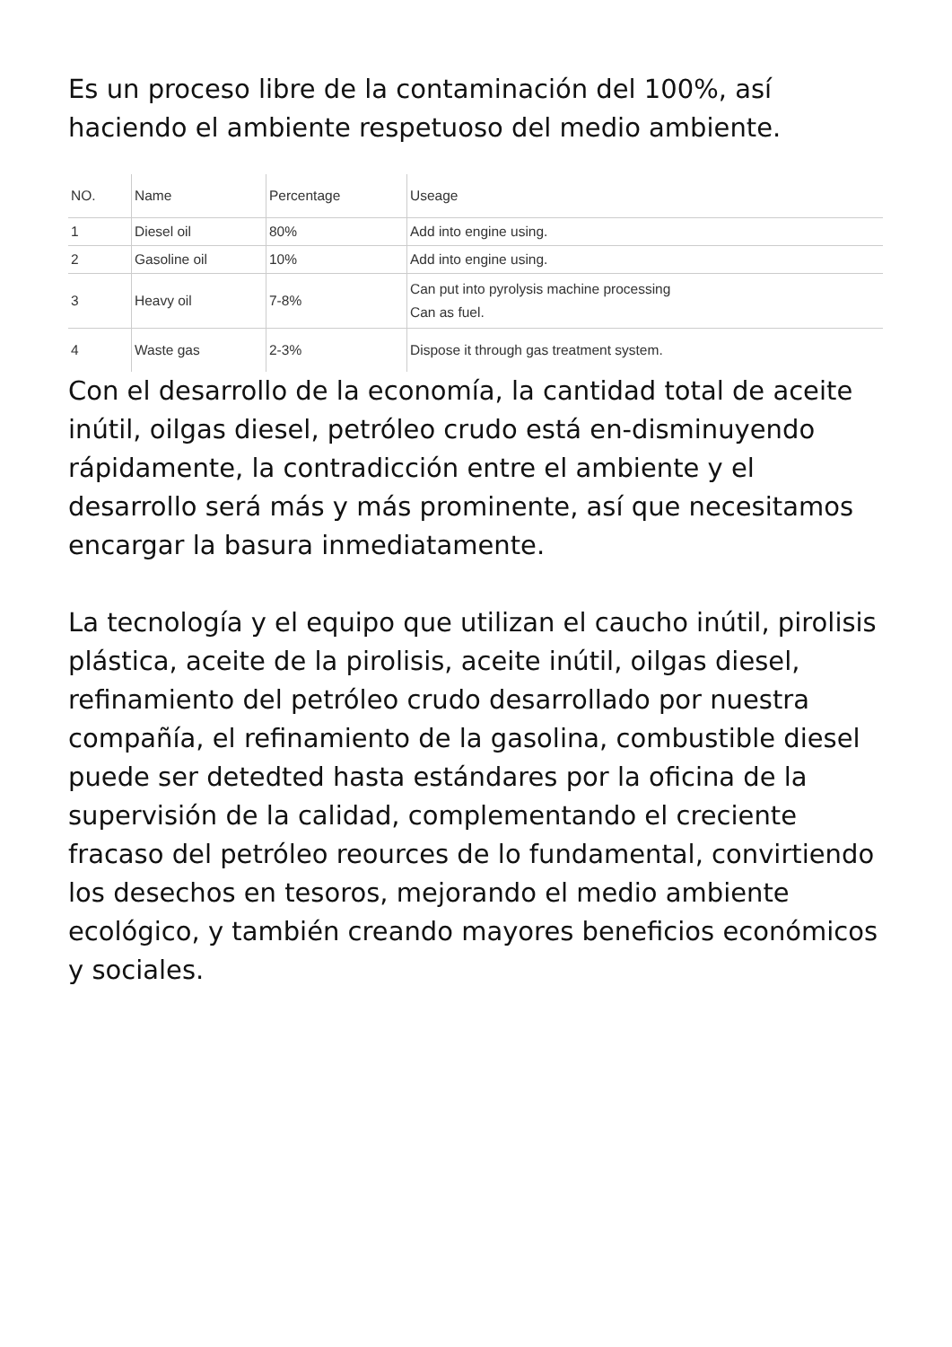Es un proceso libre de la contaminación del 100%, así haciendo el ambiente respetuoso del medio ambiente.
| NO. | Name | Percentage | Useage |
| --- | --- | --- | --- |
| 1 | Diesel oil | 80% | Add into engine using. |
| 2 | Gasoline oil | 10% | Add into engine using. |
| 3 | Heavy oil | 7-8% | Can put into pyrolysis machine processing Can as fuel. |
| 4 | Waste gas | 2-3% | Dispose it through gas treatment system. |
Con el desarrollo de la economía, la cantidad total de aceite inútil, oilgas diesel, petróleo crudo está en-disminuyendo rápidamente, la contradicción entre el ambiente y el desarrollo será más y más prominente, así que necesitamos encargar la basura inmediatamente.
La tecnología y el equipo que utilizan el caucho inútil, pirolisis plástica, aceite de la pirolisis, aceite inútil, oilgas diesel, refinamiento del petróleo crudo desarrollado por nuestra compañía, el refinamiento de la gasolina, combustible diesel puede ser detedted hasta estándares por la oficina de la supervisión de la calidad, complementando el creciente fracaso del petróleo reources de lo fundamental, convirtiendo los desechos en tesoros, mejorando el medio ambiente ecológico, y también creando mayores beneficios económicos y sociales.